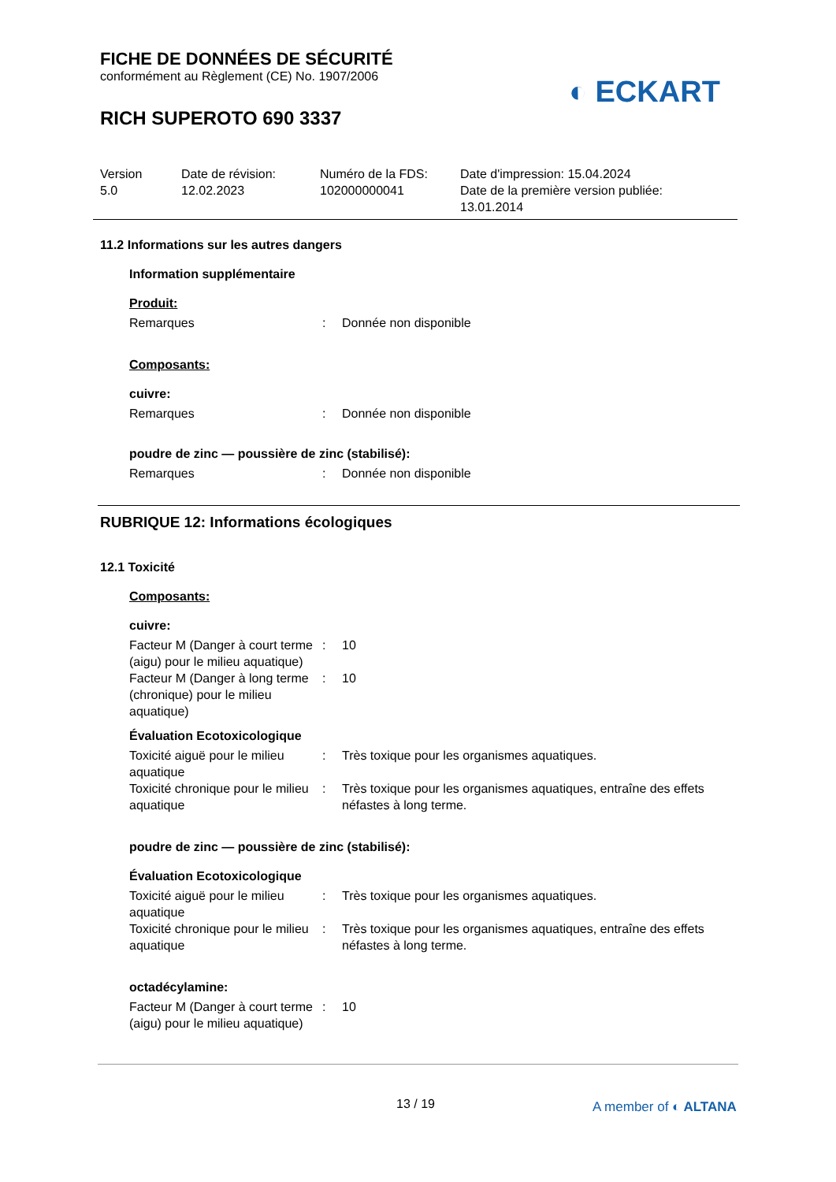FICHE DE DONNÉES DE SÉCURITÉ
conformément au Règlement (CE) No. 1907/2006
RICH SUPEROTO 690 3337
◐ ECKART
Version
5.0
Date de révision:
12.02.2023
Numéro de la FDS:
102000000041
Date d'impression: 15.04.2024
Date de la première version publiée:
13.01.2014
11.2 Informations sur les autres dangers
Information supplémentaire
Produit:
Remarques: Donnée non disponible
Composants:
cuivre:
Remarques: Donnée non disponible
poudre de zinc — poussière de zinc (stabilisé):
Remarques: Donnée non disponible
RUBRIQUE 12: Informations écologiques
12.1 Toxicité
Composants:
cuivre:
Facteur M (Danger à court terme (aigu) pour le milieu aquatique): 10
Facteur M (Danger à long terme (chronique) pour le milieu aquatique): 10
Évaluation Ecotoxicologique
Toxicité aiguë pour le milieu aquatique: Très toxique pour les organismes aquatiques.
Toxicité chronique pour le milieu aquatique: Très toxique pour les organismes aquatiques, entraîne des effets néfastes à long terme.
poudre de zinc — poussière de zinc (stabilisé):
Évaluation Ecotoxicologique
Toxicité aiguë pour le milieu aquatique: Très toxique pour les organismes aquatiques.
Toxicité chronique pour le milieu aquatique: Très toxique pour les organismes aquatiques, entraîne des effets néfastes à long terme.
octadécylamine:
Facteur M (Danger à court terme (aigu) pour le milieu aquatique): 10
13 / 19 A member of ◐ ALTANA